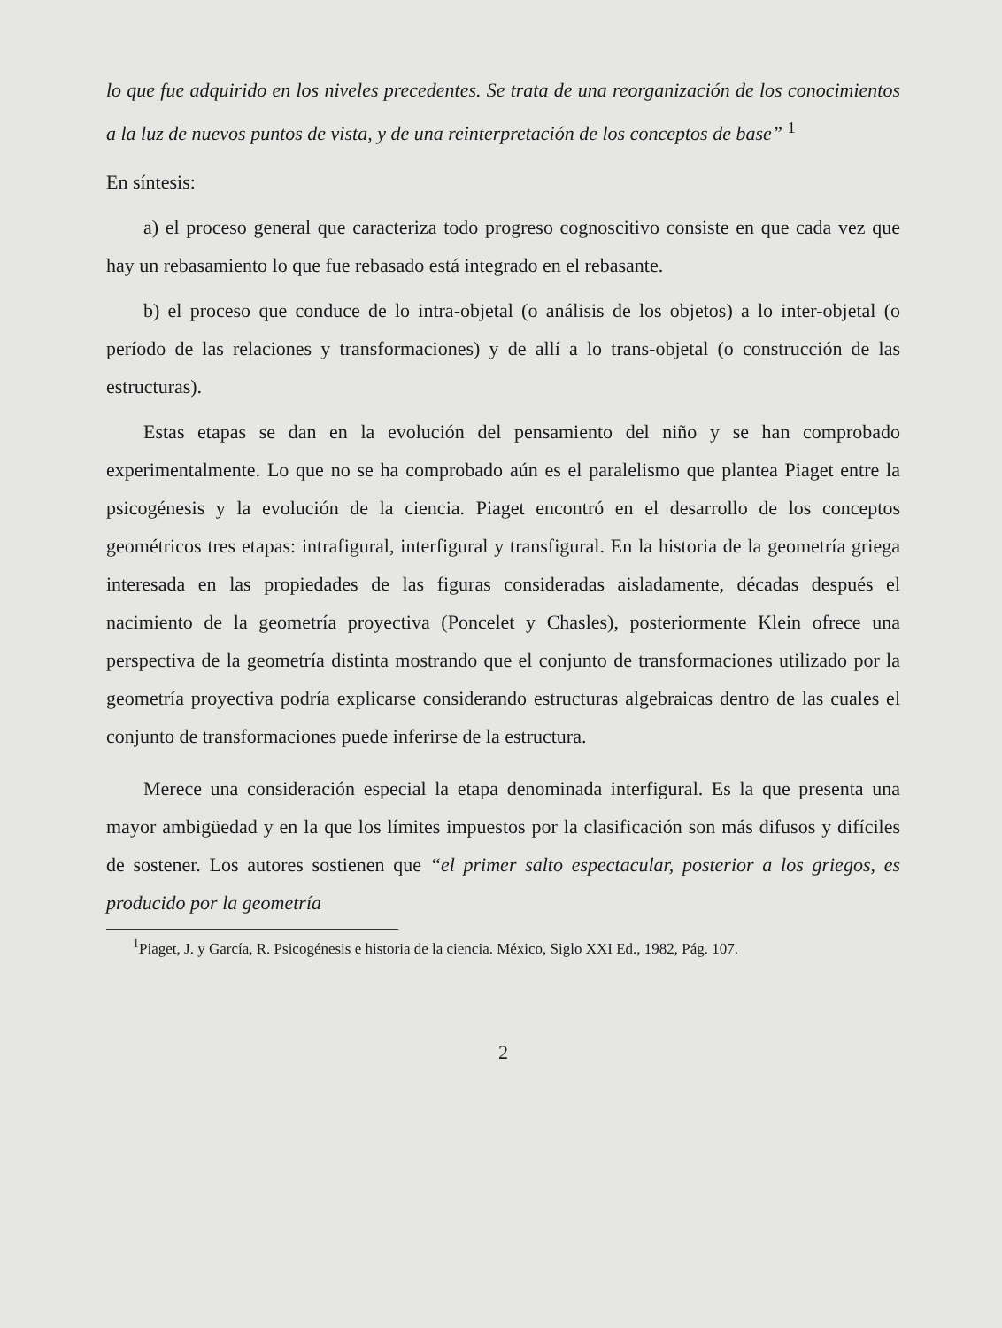lo que fue adquirido en los niveles precedentes. Se trata de una reorganización de los conocimientos a la luz de nuevos puntos de vista, y de una reinterpretación de los conceptos de base” <sup>1</sup>
En síntesis:
a) el proceso general que caracteriza todo progreso cognoscitivo consiste en que cada vez que hay un rebasamiento lo que fue rebasado está integrado en el rebasante.
b) el proceso que conduce de lo intra-objetal (o análisis de los objetos) a lo inter-objetal (o período de las relaciones y transformaciones) y de allí a lo trans-objetal (o construcción de las estructuras).
Estas etapas se dan en la evolución del pensamiento del niño y se han comprobado experimentalmente. Lo que no se ha comprobado aún es el paralelismo que plantea Piaget entre la psicogénesis y la evolución de la ciencia. Piaget encontró en el desarrollo de los conceptos geométricos tres etapas: intrafigural, interfigural y transfigural. En la historia de la geometría griega interesada en las propiedades de las figuras consideradas aisladamente, décadas después el nacimiento de la geometría proyectiva (Poncelet y Chasles), posteriormente Klein ofrece una perspectiva de la geometría distinta mostrando que el conjunto de transformaciones utilizado por la geometría proyectiva podría explicarse considerando estructuras algebraicas dentro de las cuales el conjunto de transformaciones puede inferirse de la estructura.
Merece una consideración especial la etapa denominada interfigural. Es la que presenta una mayor ambigüedad y en la que los límites impuestos por la clasificación son más difusos y difíciles de sostener. Los autores sostienen que “el primer salto espectacular, posterior a los griegos, es producido por la geometría
<sup>1</sup> Piaget, J. y García, R. Psicogénesis e historia de la ciencia. México, Siglo XXI Ed., 1982, Pág. 107.
2